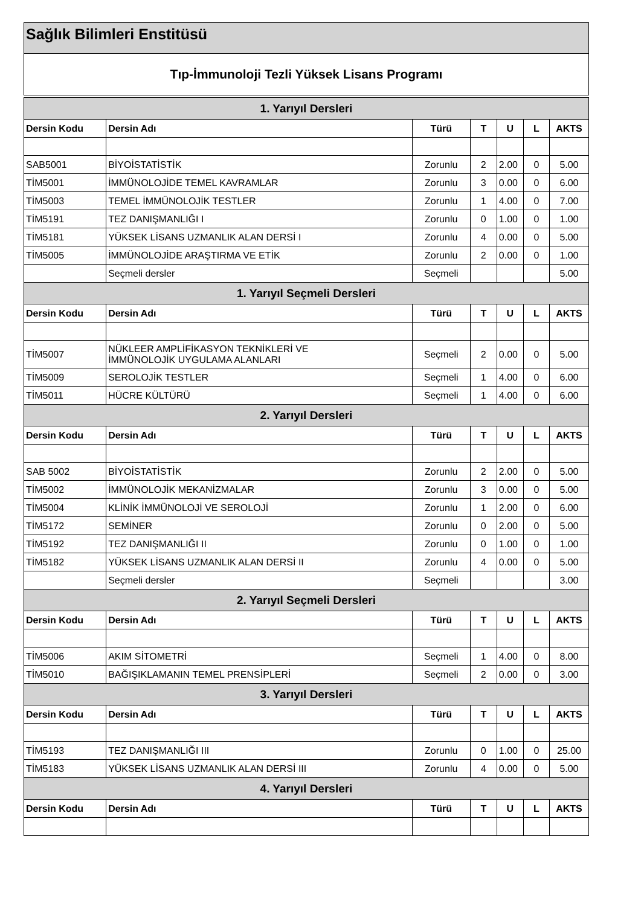Sağlık Bilimleri Enstitüsü
Tıp-İmmunoloji Tezli Yüksek Lisans Programı
| 1. Yarıyıl Dersleri | | | | | | |
| Dersin Kodu | Dersin Adı | Türü | T | U | L | AKTS |
| SAB5001 | BİYOİSTATİSTİK | Zorunlu | 2 | 2.00 | 0 | 5.00 |
| TİM5001 | İMMÜNOLOJİDE TEMEL KAVRAMLAR | Zorunlu | 3 | 0.00 | 0 | 6.00 |
| TİM5003 | TEMEL İMMÜNOLOJİK TESTLER | Zorunlu | 1 | 4.00 | 0 | 7.00 |
| TİM5191 | TEZ DANIŞMANLIĞI I | Zorunlu | 0 | 1.00 | 0 | 1.00 |
| TİM5181 | YÜKSEK LİSANS UZMANLIK ALAN DERSİ I | Zorunlu | 4 | 0.00 | 0 | 5.00 |
| TİM5005 | İMMÜNOLOJİDE ARAŞTIRMA VE ETİK | Zorunlu | 2 | 0.00 | 0 | 1.00 |
| | Seçmeli dersler | Seçmeli | | | | 5.00 |
| 1. Yarıyıl Seçmeli Dersleri | | | | | | |
| Dersin Kodu | Dersin Adı | Türü | T | U | L | AKTS |
| TİM5007 | NÜKLEER AMPLİFİKASYON TEKNİKLERİ VE İMMÜNOLOJİK UYGULAMA ALANLARI | Seçmeli | 2 | 0.00 | 0 | 5.00 |
| TİM5009 | SEROLOJİK TESTLER | Seçmeli | 1 | 4.00 | 0 | 6.00 |
| TİM5011 | HÜCRE KÜLTÜRÜ | Seçmeli | 1 | 4.00 | 0 | 6.00 |
| 2. Yarıyıl Dersleri | | | | | | |
| Dersin Kodu | Dersin Adı | Türü | T | U | L | AKTS |
| SAB 5002 | BİYOİSTATİSTİK | Zorunlu | 2 | 2.00 | 0 | 5.00 |
| TİM5002 | İMMÜNOLOJİK MEKANİZMALAR | Zorunlu | 3 | 0.00 | 0 | 5.00 |
| TİM5004 | KLİNİK İMMÜNOLOJİ VE SEROLOJİ | Zorunlu | 1 | 2.00 | 0 | 6.00 |
| TİM5172 | SEMİNER | Zorunlu | 0 | 2.00 | 0 | 5.00 |
| TİM5192 | TEZ DANIŞMANLIĞI II | Zorunlu | 0 | 1.00 | 0 | 1.00 |
| TİM5182 | YÜKSEK LİSANS UZMANLIK ALAN DERSİ II | Zorunlu | 4 | 0.00 | 0 | 5.00 |
| | Seçmeli dersler | Seçmeli | | | | 3.00 |
| 2. Yarıyıl Seçmeli Dersleri | | | | | | |
| Dersin Kodu | Dersin Adı | Türü | T | U | L | AKTS |
| TİM5006 | AKIM SİTOMETRİ | Seçmeli | 1 | 4.00 | 0 | 8.00 |
| TİM5010 | BAĞIŞIKLAMANIN TEMEL PRENSİPLERİ | Seçmeli | 2 | 0.00 | 0 | 3.00 |
| 3. Yarıyıl Dersleri | | | | | | |
| Dersin Kodu | Dersin Adı | Türü | T | U | L | AKTS |
| TİM5193 | TEZ DANIŞMANLIĞI III | Zorunlu | 0 | 1.00 | 0 | 25.00 |
| TİM5183 | YÜKSEK LİSANS UZMANLIK ALAN DERSİ III | Zorunlu | 4 | 0.00 | 0 | 5.00 |
| 4. Yarıyıl Dersleri | | | | | | |
| Dersin Kodu | Dersin Adı | Türü | T | U | L | AKTS |